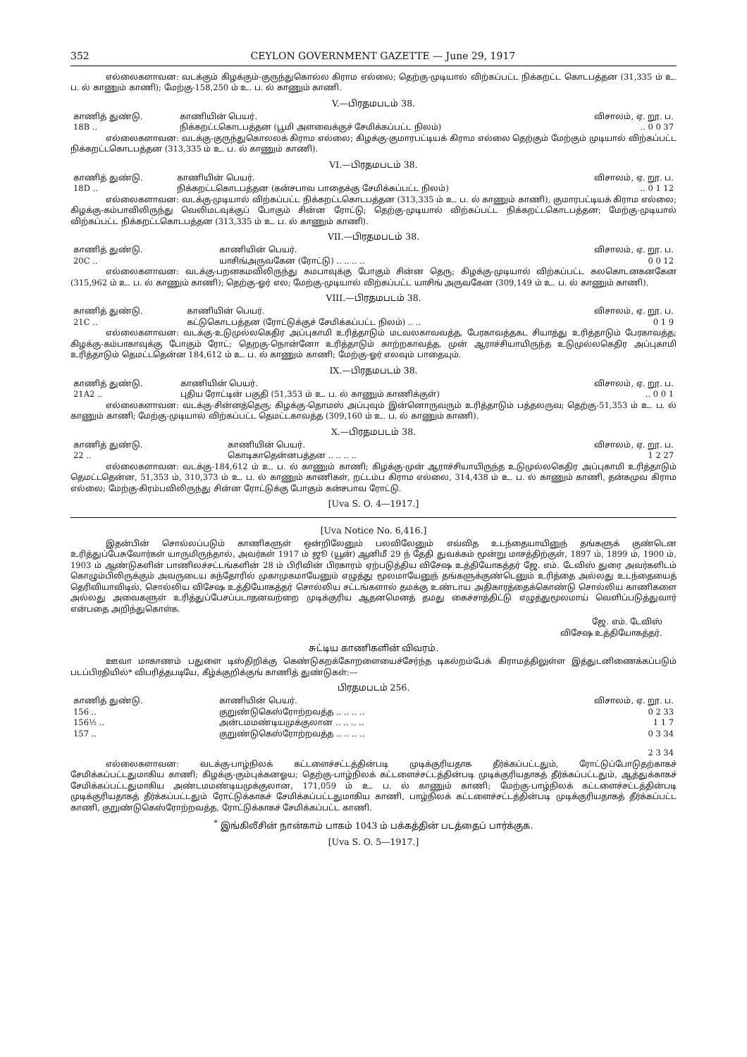352 CEYLON GOVERNMENT GAZETTE — June 29, 1917
எல்லைகளாவன: வடக்கும் கிழக்கும்-குருந்துகொல்ல கிராம எல்லை; தெற்கு-முடியால் விற்கப்பட்ட நிக்கறட்ட கொடபத்தன (31,335 ம் உ. ப. ல் காணும் காணி); மேற்கு-158,250 ம் உ. ப. ல் காணும் காணி.
V.—பிரதமபடம் 38.
| காணித் துண்டு. | காணியின் பெயர். | விசாலம், ஏ. றூ. ப. |
| --- | --- | --- |
| 18B .. | நிக்கறட்டகொடபத்தன (பூமி அளவைக்குச் சேமிக்கப்பட்ட நிலம்) | .. 0 0 37 |
எல்லைகளாவன: வடக்கு-குருந்துகொலலக் கிராம எல்லை; கிழக்கு-குமாரபட்டியக் கிராம எல்லை தெற்கும் மேற்கும் முடியால் விற்கப்பட்ட நிக்கறட்டகொடபத்தன (313,335 ம் உ. ப. ல் காணும் காணி).
VI.—பிரதமபடம் 38.
| காணித் துண்டு. | காணியின் பெயர். | விசாலம், ஏ. றூ. ப. |
| --- | --- | --- |
| 18D .. | நிக்கறட்டகொடபத்தன (கன்சபாவ பாதைக்கு சேமிக்கப்பட்ட நிலம்) | .. 0 1 12 |
எல்லைகளாவன: வடக்கு-முடியால் விற்கப்பட்ட நிக்கறட்டகொடபத்தன (313,335 ம் உ. ப. ல் காணும் காணி), குமாரபட்டியக் கிராம எல்லை; கிழக்கு-கம்பாவிலிருந்து வெலிமடவுக்குப் போகும் சின்ன ரோட்டு; தெற்கு-முடியால் விற்கப்பட்ட நிக்கறட்டகொடபத்தன; மேற்கு-முடியால் விற்கப்பட்ட நிக்கறட்டகொடபத்தன (313,335 ம் உ. ப. ல் காணும் காணி).
VII.—பிரதமபடம் 38.
| காணித் துண்டு. | காணியின் பெயர். | விசாலம், ஏ. றூ. ப. |
| --- | --- | --- |
| 20C .. | யாசிங்அருவகேன (ரோட்டு) .. .. .. .. | 0 0 12 |
எல்லைகளாவன: வடக்கு-பறனகமவிலிருந்து கமபாவுக்கு போகும் சின்ன தெரு; கிழக்கு-முடியால் விற்கப்பட்ட கலகொடனகனகேன (315,962 ம் உ. ப. ல் காணும் காணி); தெற்கு-ஓர் எல; மேற்கு-முடியால் விற்கப்பட்ட யாசிங் அருவகேன (309,149 ம் உ. ப. ல் காணும் காணி).
VIII.—பிரதமபடம் 38.
| காணித் துண்டு. | காணியின் பெயர். | விசாலம், ஏ. றூ. ப. |
| --- | --- | --- |
| 21C .. | கட்டுகொடபத்தன (ரோட்டுக்குச் சேமிக்கப்பட்ட நிலம்) .. .. | 0 1 9 |
எல்லைகளாவன: வடக்கு-உடுமுல்லகெதிர அப்புகாமி உரித்தாடும் மடவலகாவவத்த, பேரகாவத்தகட சியாத்து உரித்தாடும் பேரகாவத்த; கிழக்கு-கம்பாகாவுக்கு போகும் ரோட்; தெறகு-நொன்னோ உரித்தாடும் காற்றகாவத்த, முன் ஆராச்சியாயிருந்த உடுமுல்லகெதிர அப்புகாமி உரித்தாடும் தெமட்டதென்ன 184,612 ம் உ. ப. ல் காணும் காணி; மேற்கு-ஓர் எலவும் பாதையும்.
IX.—பிரதமபடம் 38.
| காணித் துண்டு. | காணியின் பெயர். | விசாலம், ஏ. றூ. ப. |
| --- | --- | --- |
| 21A2 .. | புதிய ரோட்டின் பகுதி (51,353 ம் உ. ப. ல் காணும் காணிக்குள்) | .. 0 0 1 |
எல்லைகளாவன: வடக்கு-சின்னத்தெரு; கிழக்கு-தொமஸ் அப்புவும் இன்னொருவரும் உரித்தாடும் பத்தலருவ; தெற்கு-51,353 ம் உ. ப. ல் காணும் காணி; மேற்கு-முடியால் விற்கப்பட்ட தெமட்டகாவத்த (309,160 ம் உ. ப. ல் காணும் காணி).
X.—பிரதமபடம் 38.
| காணித் துண்டு. | காணியின் பெயர். | விசாலம், ஏ. றூ. ப. |
| --- | --- | --- |
| 22 .. | கொடிகாதென்னபத்தன .. .. .. .. | 1 2 27 |
எல்லைகளாவன: வடக்கு-184,612 ம் உ. ப. ல் காணும் காணி; கிழக்கு-முன் ஆராச்சியாயிருந்த உடுமுல்லகெதிர அப்புகாமி உரித்தாடும் தெமட்டதென்ன, 51,353 ம், 310,373 ம் உ. ப. ல் காணும் காணிகள், றட்டம்ப கிராம எல்லை, 314,438 ம் உ. ப. ல் காணும் காணி, தன்கமுவ கிராம எல்லை; மேற்கு-கிரம்பவிலிருந்து சின்ன ரோட்டுக்கு போகும் கன்சபாவ ரோட்டு.
[Uva S. O. 4—1917.]
[Uva Notice No. 6,416.]
இதன்பின் சொல்லப்படும் காணிகளுள் ஒன்றிலேனும் பலவிலேனும் எவ்வித உடந்தையாயினுந் தங்களுக் குண்டென உரித்துப்பேசுவோர்கள் யாருமிருந்தால், அவர்கள் 1917 ம் ஜூ (யூன்) ஆனிமீ 29 ந் தேதி துவக்கம் மூன்று மாசத்திற்குள், 1897 ம், 1899 ம், 1900 ம், 1903 ம் ஆண்டுகளின் பாணிலச்சட்டங்களின் 28 ம் பிரிவின் பிரகாரம் ஏற்படுத்திய விசேஷ உத்தியோகத்தர் ஜே. எம். டேவிஸ் துரை அவர்களிடம் கொழும்பிலிருக்கும் அவருடைய கந்தோரில் முகாமுகமாயேனும் எழுத்து மூலமாயேனுந் தங்களுக்குண்டெனும் உரித்தை அல்லது உடந்தையைத் தெரிவியாவிடில், சொல்லிய விசேஷ உத்தியோகத்தர் சொல்லிய சட்டங்களால் தமக்கு உண்டாய அதிகாரத்தைக்கொண்டு சொல்லிய காணிகளை அல்லது அவைகளுள் உரித்துப்பேசப்படாதனவற்றை முடிக்குரிய ஆதனமெனத் தமது கைச்சாத்திட்டு எழுத்துமூலமாய் வெளிப்படுத்துவார் என்பதை அறிந்துகொள்க.
ஜே. எம். டேவிஸ்
விசேஷ உத்தியோகத்தர்.
சுட்டிய காணிகளின் விவரம்.
ஊவா மாகாணம் பதுளை டிஸ்திறிக்கு கெண்டுகறக்கோறளையைச்சேர்ந்த டிகல்றம்பேக் கிராமத்திலுள்ள இத்துடனிணைக்கப்படும் படப்பிரதியில்* விபரித்தபடியே, கீழ்க்குறிக்குங் காணித் துண்டுகள்:—
பிரதமபடம் 256.
| காணித் துண்டு. | காணியின் பெயர். | விசாலம், ஏ. றூ. ப. |
| --- | --- | --- |
| 156 .. | குறுண்டுகெஸ்ரோற்றவத்த .. .. .. .. | 0 2 33 |
| 156½ .. | அன்டமமண்டியமுக்குலான .. .. .. .. | 1 1 7 |
| 157 .. | குறுண்டுகெஸ்ரோற்றவத்த .. .. .. .. | 0 3 34 |
| | | 2 3 34 |
எல்லைகளாவன: வடக்கு-பாழ்நிலக் கட்டளைச்சட்டத்தின்படி முடிக்குரியதாக தீர்க்கப்பட்டதும், ரோட்டுப்போடுதற்காகச் சேமிக்கப்பட்டதுமாகிய காணி; கிழக்கு-கும்புக்கனஓய; தெற்கு-பாழ்நிலக் கட்டளைச்சட்டத்தின்படி முடிக்குரியதாகத் தீர்க்கப்பட்டதும், ஆத்துக்காகச் சேமிக்கப்பட்டதுமாகிய அண்டமமண்டியமுக்குலான, 171,059 ம் உ. ப. ல் காணும் காணி; மேற்கு-பாழ்நிலக் கட்டளைச்சட்டத்தின்படி முடிக்குரியதாகத் தீர்க்கப்பட்டதும் ரோட்டுக்காகச் சேமிக்கப்பட்டதுமாகிய காணி, பாழ்நிலக் கட்டளைச்சட்டத்தின்படி முடிக்குரியதாகத் தீர்க்கப்பட்ட காணி, குறுண்டுகெஸ்ரோற்றவத்த, ரோட்டுக்காகச் சேமிக்கப்பட்ட காணி.
<sup>*</sup> இங்கிலீசின் நான்காம் பாகம் 1043 ம் பக்கத்தின் படத்தைப் பார்க்குக.
[Uva S. O. 5—1917.]